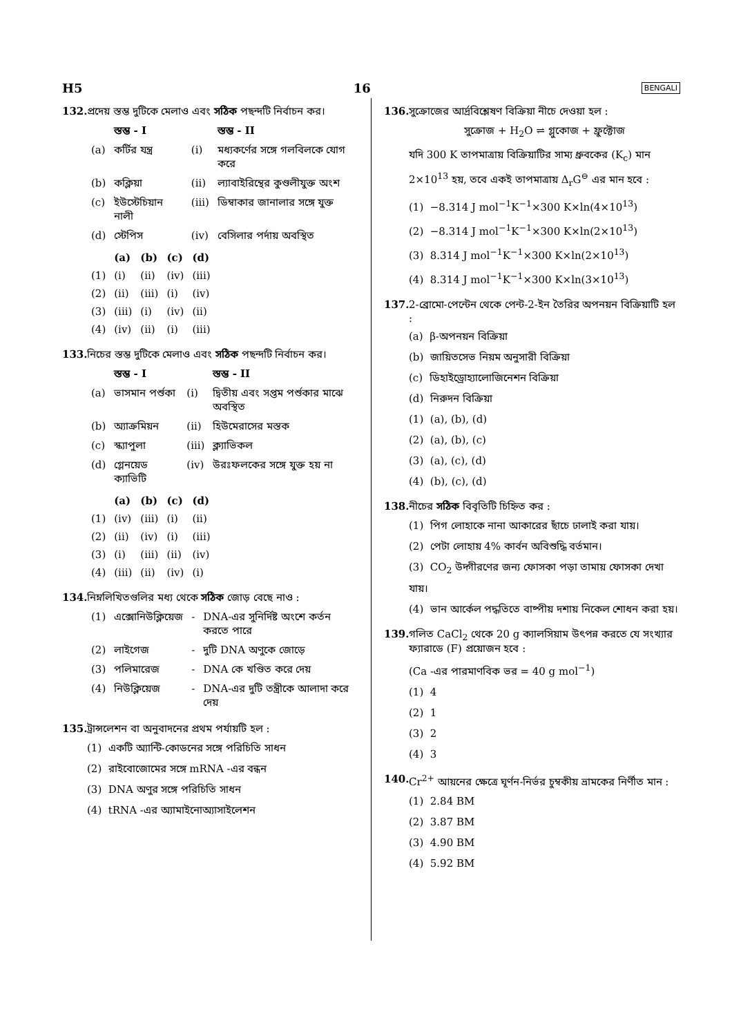H5 16 BENGALI
132. প্রদেয় স্তম্ভ দুটিকে মেলাও এবং সঠিক পছন্দটি নির্বাচন কর।
| | স্তম্ভ - I | | স্তম্ভ - II |
| --- | --- | --- | --- |
| (a) | কর্টির যন্ত্র | (i) | মধ্যকর্ণের সঙ্গে গলবিলকে যোগ করে |
| (b) | কক্লিয়া | (ii) | ল্যাবাইরিন্থের কুণ্ডলীযুক্ত অংশ |
| (c) | ইউস্টেচিয়ান নালী | (iii) | ডিম্বাকার জানালার সঙ্গে যুক্ত |
| (d) | স্টেপিস | (iv) | বেসিলার পর্দায় অবস্থিত |
| | (a) | (b) | (c) | (d) |
| --- | --- | --- | --- | --- |
| (1) | (i) | (ii) | (iv) | (iii) |
| (2) | (ii) | (iii) | (i) | (iv) |
| (3) | (iii) | (i) | (iv) | (ii) |
| (4) | (iv) | (ii) | (i) | (iii) |
133. নিচের স্তম্ভ দুটিকে মেলাও এবং সঠিক পছন্দটি নির্বাচন কর।
| | স্তম্ভ - I | | স্তম্ভ - II |
| --- | --- | --- | --- |
| (a) | ভাসমান পর্শুকা | (i) | দ্বিতীয় এবং সপ্তম পর্শুকার মাঝে অবস্থিত |
| (b) | অ্যাক্রমিয়ন | (ii) | হিউমেরাসের মস্তক |
| (c) | স্ক্যাপুলা | (iii) | ক্ল্যাভিকল |
| (d) | গ্লেনয়েড ক্যাভিটি | (iv) | উরঃফলকের সঙ্গে যুক্ত হয় না |
| | (a) | (b) | (c) | (d) |
| --- | --- | --- | --- | --- |
| (1) | (iv) | (iii) | (i) | (ii) |
| (2) | (ii) | (iv) | (i) | (iii) |
| (3) | (i) | (iii) | (ii) | (iv) |
| (4) | (iii) | (ii) | (iv) | (i) |
134. নিম্নলিখিতগুলির মধ্য থেকে সঠিক জোড় বেছে নাও :
| (1) | এক্সোনিউক্লিয়েজ | - | DNA-এর সুনির্দিষ্ট অংশে কর্তন করতে পারে |
| (2) | লাইগেজ | - | দুটি DNA অণুকে জোড়ে |
| (3) | পলিমারেজ | - | DNA কে খণ্ডিত করে দেয় |
| (4) | নিউক্লিয়েজ | - | DNA-এর দুটি তন্ত্রীকে আলাদা করে দেয় |
135. ট্রান্সলেশন বা অনুবাদনের প্রথম পর্যায়টি হল :
(1) একটি অ্যান্টি-কোডনের সঙ্গে পরিচিতি সাধন
(2) রাইবোজোমের সঙ্গে mRNA -এর বন্ধন
(3) DNA অণুর সঙ্গে পরিচিতি সাধন
(4) tRNA -এর অ্যামাইনোঅ্যাসাইলেশন
136. সুক্রোজের আর্দ্রবিশ্লেষণ বিক্রিয়া নীচে দেওয়া হল :
সুক্রোজ + H<sub>2</sub>O ⇌ গ্লুকোজ + ফ্রুক্টোজ
যদি 300 K তাপমাত্রায় বিক্রিয়াটির সাম্য ধ্রুবকের (K<sub>c</sub>) মান 2×10<sup>13</sup> হয়, তবে একই তাপমাত্রায় Δ<sub>r</sub>G<sup>⊖</sup> এর মান হবে :
(1) −8.314 J mol<sup>−1</sup>K<sup>−1</sup>×300 K×ln(4×10<sup>13</sup>)
(2) −8.314 J mol<sup>−1</sup>K<sup>−1</sup>×300 K×ln(2×10<sup>13</sup>)
(3) 8.314 J mol<sup>−1</sup>K<sup>−1</sup>×300 K×ln(2×10<sup>13</sup>)
(4) 8.314 J mol<sup>−1</sup>K<sup>−1</sup>×300 K×ln(3×10<sup>13</sup>)
137. 2-ব্রোমো-পেন্টেন থেকে পেন্ট-2-ইন তৈরির অপনয়ন বিক্রিয়াটি হল :
(a) β-অপনয়ন বিক্রিয়া
(b) জায়িতসেভ নিয়ম অনুসারী বিক্রিয়া
(c) ডিহাইড্রোহ্যালোজিনেশন বিক্রিয়া
(d) নিরুদন বিক্রিয়া
(1) (a), (b), (d)
(2) (a), (b), (c)
(3) (a), (c), (d)
(4) (b), (c), (d)
138. নীচের সঠিক বিবৃতিটি চিহ্নিত কর :
(1) পিগ লোহাকে নানা আকারের ছাঁচে ঢালাই করা যায়।
(2) পেটা লোহায় 4% কার্বন অবিশুদ্ধি বর্তমান।
(3) CO<sub>2</sub> উদ্গীরণের জন্য ফোসকা পড়া তামায় ফোসকা দেখা যায়।
(4) ভান আর্কেল পদ্ধতিতে বাষ্পীয় দশায় নিকেল শোধন করা হয়।
139. গলিত CaCl<sub>2</sub> থেকে 20 g ক্যালসিয়াম উৎপন্ন করতে যে সংখ্যার ফ্যারাডে (F) প্রয়োজন হবে :
(Ca -এর পারমাণবিক ভর = 40 g mol<sup>−1</sup>)
(1) 4
(2) 1
(3) 2
(4) 3
140. Cr<sup>2+</sup> আয়নের ক্ষেত্রে ঘূর্ণন-নির্ভর চুম্বকীয় ভ্রামকের নির্ণীত মান :
(1) 2.84 BM
(2) 3.87 BM
(3) 4.90 BM
(4) 5.92 BM